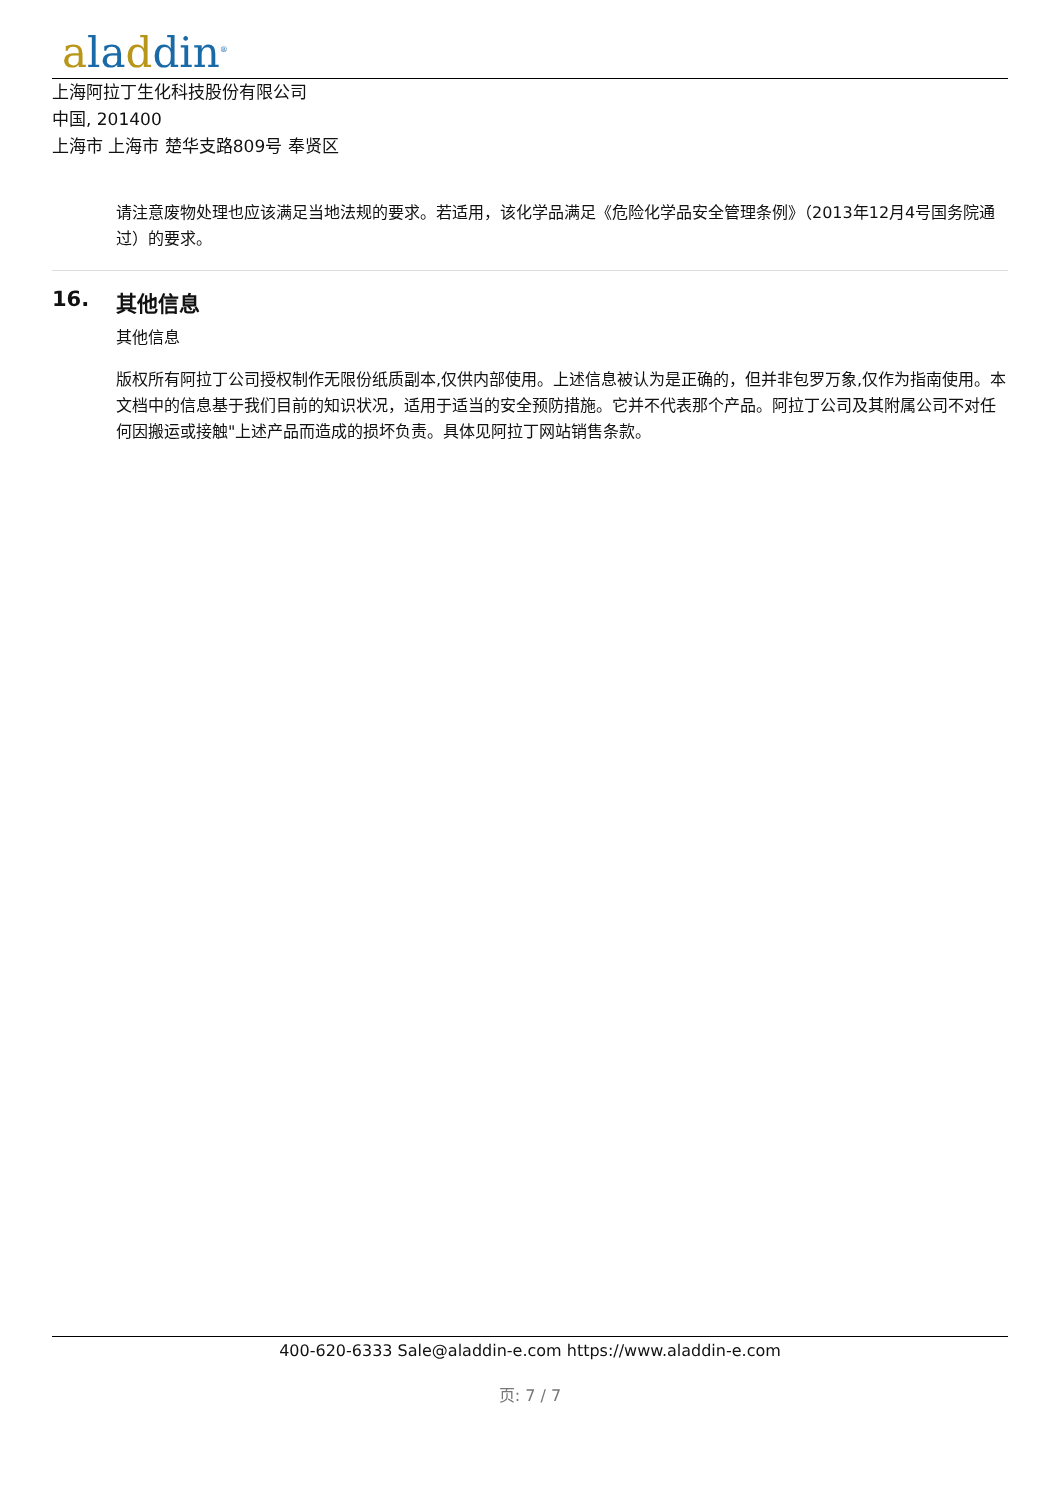aladdin<sup>®</sup>
上海阿拉丁生化科技股份有限公司
中国, 201400
上海市 上海市 楚华支路809号 奉贤区
请注意废物处理也应该满足当地法规的要求。若适用，该化学品满足《危险化学品安全管理条例》（2013年12月4号国务院通过）的要求。
16. 其他信息
其他信息
版权所有阿拉丁公司授权制作无限份纸质副本,仅供内部使用。上述信息被认为是正确的，但并非包罗万象,仅作为指南使用。本文档中的信息基于我们目前的知识状况，适用于适当的安全预防措施。它并不代表那个产品。阿拉丁公司及其附属公司不对任何因搬运或接触"上述产品而造成的损坏负责。具体见阿拉丁网站销售条款。
400-620-6333 Sale@aladdin-e.com https://www.aladdin-e.com
页: 7 / 7